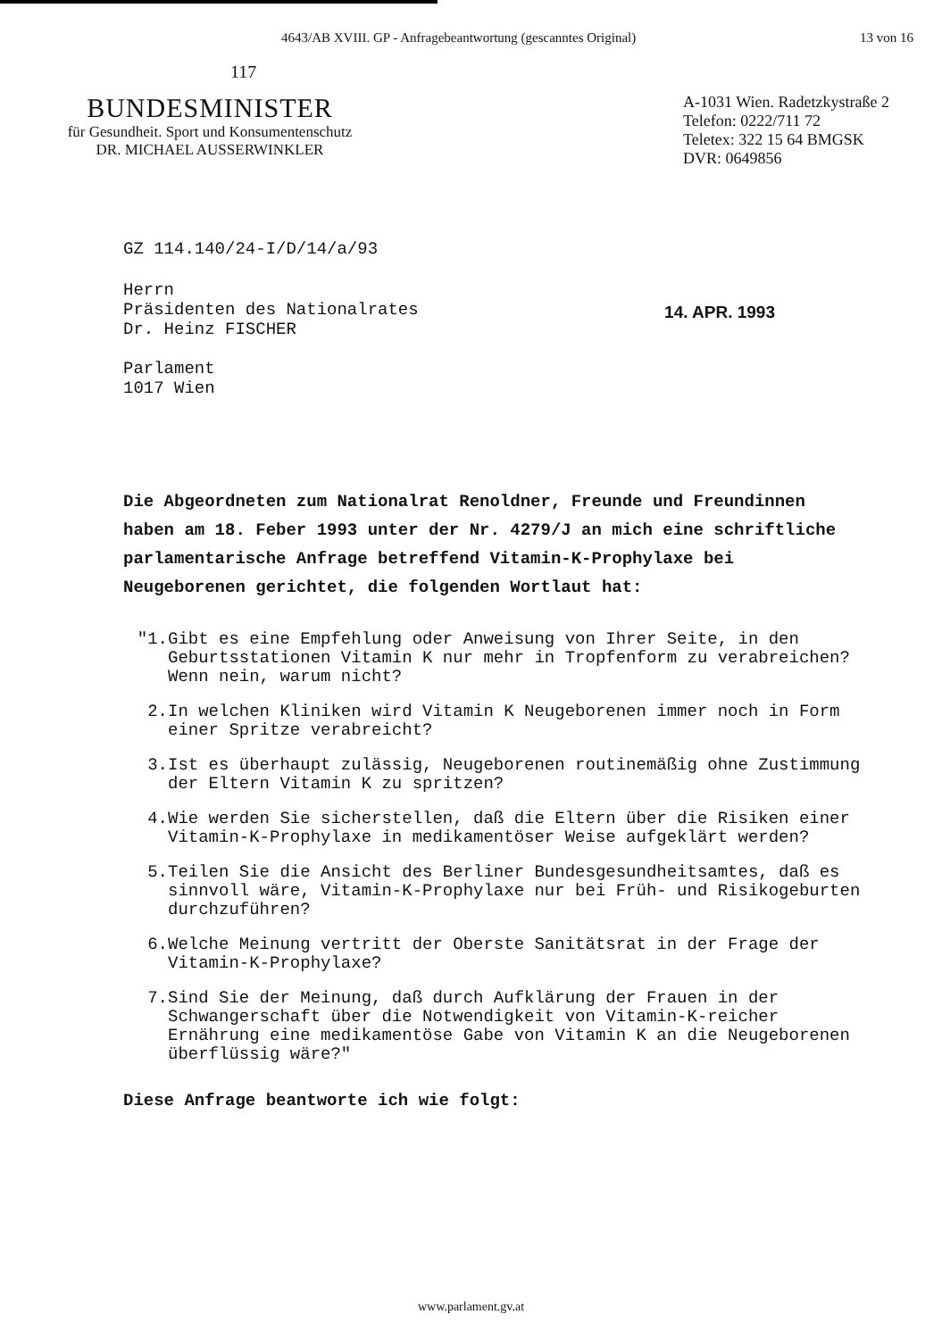4643/AB XVIII. GP - Anfragebeantwortung (gescanntes Original) 13 von 16
117
BUNDESMINISTER
für Gesundheit. Sport und Konsumentenschutz
DR. MICHAEL AUSSERWINKLER
A-1031 Wien. Radetzkystraße 2
Telefon: 0222/711 72
Teletex: 322 15 64 BMGSK
DVR: 0649856
GZ 114.140/24-I/D/14/a/93
Herrn
Präsidenten des Nationalrates
Dr. Heinz FISCHER
Parlament
1017 Wien
14. APR. 1993
Die Abgeordneten zum Nationalrat Renoldner, Freunde und Freundinnen haben am 18. Feber 1993 unter der Nr. 4279/J an mich eine schriftliche parlamentarische Anfrage betreffend Vitamin-K-Prophylaxe bei Neugeborenen gerichtet, die folgenden Wortlaut hat:
"1. Gibt es eine Empfehlung oder Anweisung von Ihrer Seite, in den Geburtsstationen Vitamin K nur mehr in Tropfenform zu verabreichen?
Wenn nein, warum nicht?
2. In welchen Kliniken wird Vitamin K Neugeborenen immer noch in Form einer Spritze verabreicht?
3. Ist es überhaupt zulässig, Neugeborenen routinemäßig ohne Zustimmung der Eltern Vitamin K zu spritzen?
4. Wie werden Sie sicherstellen, daß die Eltern über die Risiken einer Vitamin-K-Prophylaxe in medikamentöser Weise aufgeklärt werden?
5. Teilen Sie die Ansicht des Berliner Bundesgesundheitsamtes, daß es sinnvoll wäre, Vitamin-K-Prophylaxe nur bei Früh- und Risikogeburten durchzuführen?
6. Welche Meinung vertritt der Oberste Sanitätsrat in der Frage der Vitamin-K-Prophylaxe?
7. Sind Sie der Meinung, daß durch Aufklärung der Frauen in der Schwangerschaft über die Notwendigkeit von Vitamin-K-reicher Ernährung eine medikamentöse Gabe von Vitamin K an die Neugeborenen überflüssig wäre?"
Diese Anfrage beantworte ich wie folgt:
www.parlament.gv.at